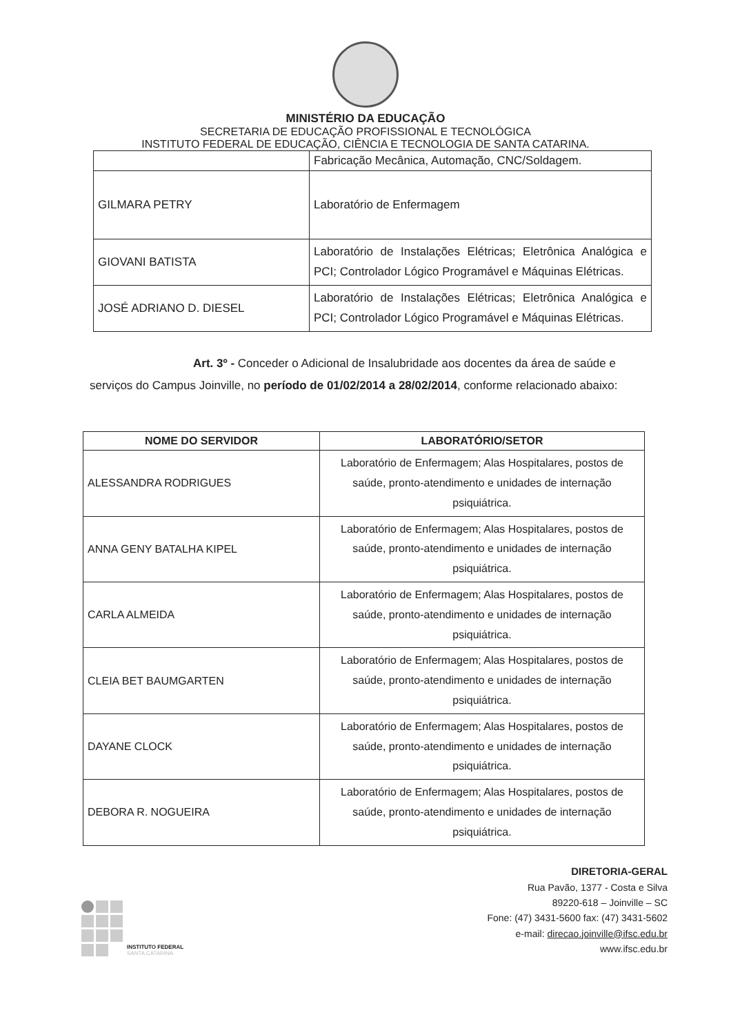MINISTÉRIO DA EDUCAÇÃO
SECRETARIA DE EDUCAÇÃO PROFISSIONAL E TECNOLÓGICA
INSTITUTO FEDERAL DE EDUCAÇÃO, CIÊNCIA E TECNOLOGIA DE SANTA CATARINA.
| | Fabricação Mecânica, Automação, CNC/Soldagem. |
| GILMARA PETRY | Laboratório de Enfermagem |
| GIOVANI BATISTA | Laboratório de Instalações Elétricas; Eletrônica Analógica e PCI; Controlador Lógico Programável e Máquinas Elétricas. |
| JOSÉ ADRIANO D. DIESEL | Laboratório de Instalações Elétricas; Eletrônica Analógica e PCI; Controlador Lógico Programável e Máquinas Elétricas. |
Art. 3º - Conceder o Adicional de Insalubridade aos docentes da área de saúde e serviços do Campus Joinville, no período de 01/02/2014 a 28/02/2014, conforme relacionado abaixo:
| NOME DO SERVIDOR | LABORATÓRIO/SETOR |
| --- | --- |
| ALESSANDRA RODRIGUES | Laboratório de Enfermagem; Alas Hospitalares, postos de saúde, pronto-atendimento e unidades de internação psiquiátrica. |
| ANNA GENY BATALHA KIPEL | Laboratório de Enfermagem; Alas Hospitalares, postos de saúde, pronto-atendimento e unidades de internação psiquiátrica. |
| CARLA ALMEIDA | Laboratório de Enfermagem; Alas Hospitalares, postos de saúde, pronto-atendimento e unidades de internação psiquiátrica. |
| CLEIA BET BAUMGARTEN | Laboratório de Enfermagem; Alas Hospitalares, postos de saúde, pronto-atendimento e unidades de internação psiquiátrica. |
| DAYANE CLOCK | Laboratório de Enfermagem; Alas Hospitalares, postos de saúde, pronto-atendimento e unidades de internação psiquiátrica. |
| DEBORA R. NOGUEIRA | Laboratório de Enfermagem; Alas Hospitalares, postos de saúde, pronto-atendimento e unidades de internação psiquiátrica. |
INSTITUTO FEDERAL
SANTA CATARINA
DIRETORIA-GERAL
Rua Pavão, 1377 - Costa e Silva
89220-618 – Joinville – SC
Fone: (47) 3431-5600 fax: (47) 3431-5602
e-mail: direcao.joinville@ifsc.edu.br
www.ifsc.edu.br